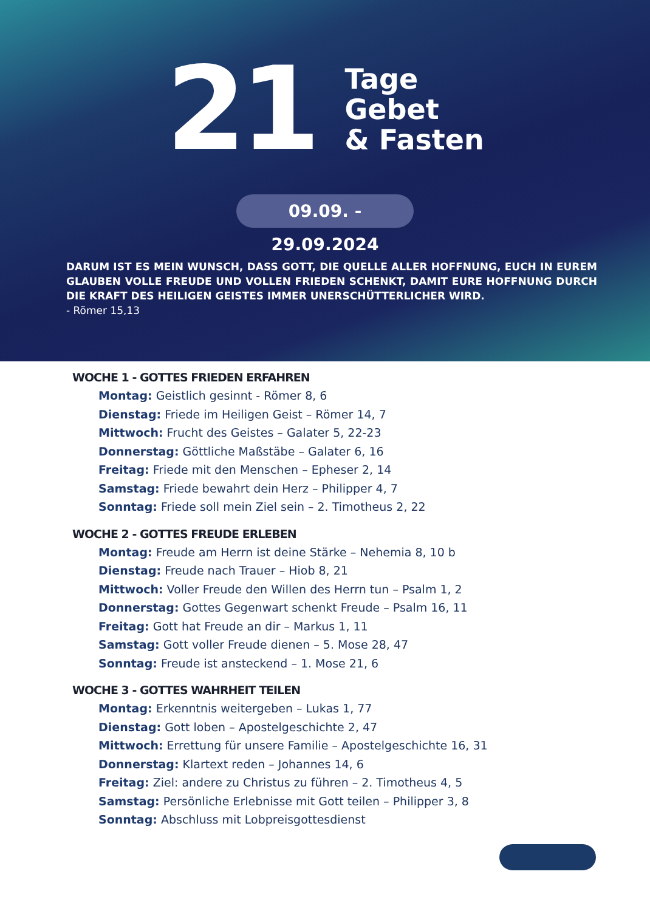21
Tage
Gebet
& Fasten
09.09. - 29.09.2024
DARUM IST ES MEIN WUNSCH, DASS GOTT, DIE QUELLE ALLER HOFFNUNG, EUCH IN EUREM GLAUBEN VOLLE FREUDE UND VOLLEN FRIEDEN SCHENKT, DAMIT EURE HOFFNUNG DURCH DIE KRAFT DES HEILIGEN GEISTES IMMER UNERSCHÜTTERLICHER WIRD.
- Römer 15,13
WOCHE 1 - GOTTES FRIEDEN ERFAHREN
Montag: Geistlich gesinnt - Römer 8, 6
Dienstag: Friede im Heiligen Geist – Römer 14, 7
Mittwoch: Frucht des Geistes – Galater 5, 22-23
Donnerstag: Göttliche Maßstäbe – Galater 6, 16
Freitag: Friede mit den Menschen – Epheser 2, 14
Samstag: Friede bewahrt dein Herz – Philipper 4, 7
Sonntag: Friede soll mein Ziel sein – 2. Timotheus 2, 22
WOCHE 2 - GOTTES FREUDE ERLEBEN
Montag: Freude am Herrn ist deine Stärke – Nehemia 8, 10 b
Dienstag: Freude nach Trauer – Hiob 8, 21
Mittwoch: Voller Freude den Willen des Herrn tun – Psalm 1, 2
Donnerstag: Gottes Gegenwart schenkt Freude – Psalm 16, 11
Freitag: Gott hat Freude an dir – Markus 1, 11
Samstag: Gott voller Freude dienen – 5. Mose 28, 47
Sonntag: Freude ist ansteckend – 1. Mose 21, 6
WOCHE 3 - GOTTES WAHRHEIT TEILEN
Montag: Erkenntnis weitergeben – Lukas 1, 77
Dienstag: Gott loben – Apostelgeschichte 2, 47
Mittwoch: Errettung für unsere Familie – Apostelgeschichte 16, 31
Donnerstag: Klartext reden – Johannes 14, 6
Freitag: Ziel: andere zu Christus zu führen – 2. Timotheus 4, 5
Samstag: Persönliche Erlebnisse mit Gott teilen – Philipper 3, 8
Sonntag: Abschluss mit Lobpreisgottesdienst